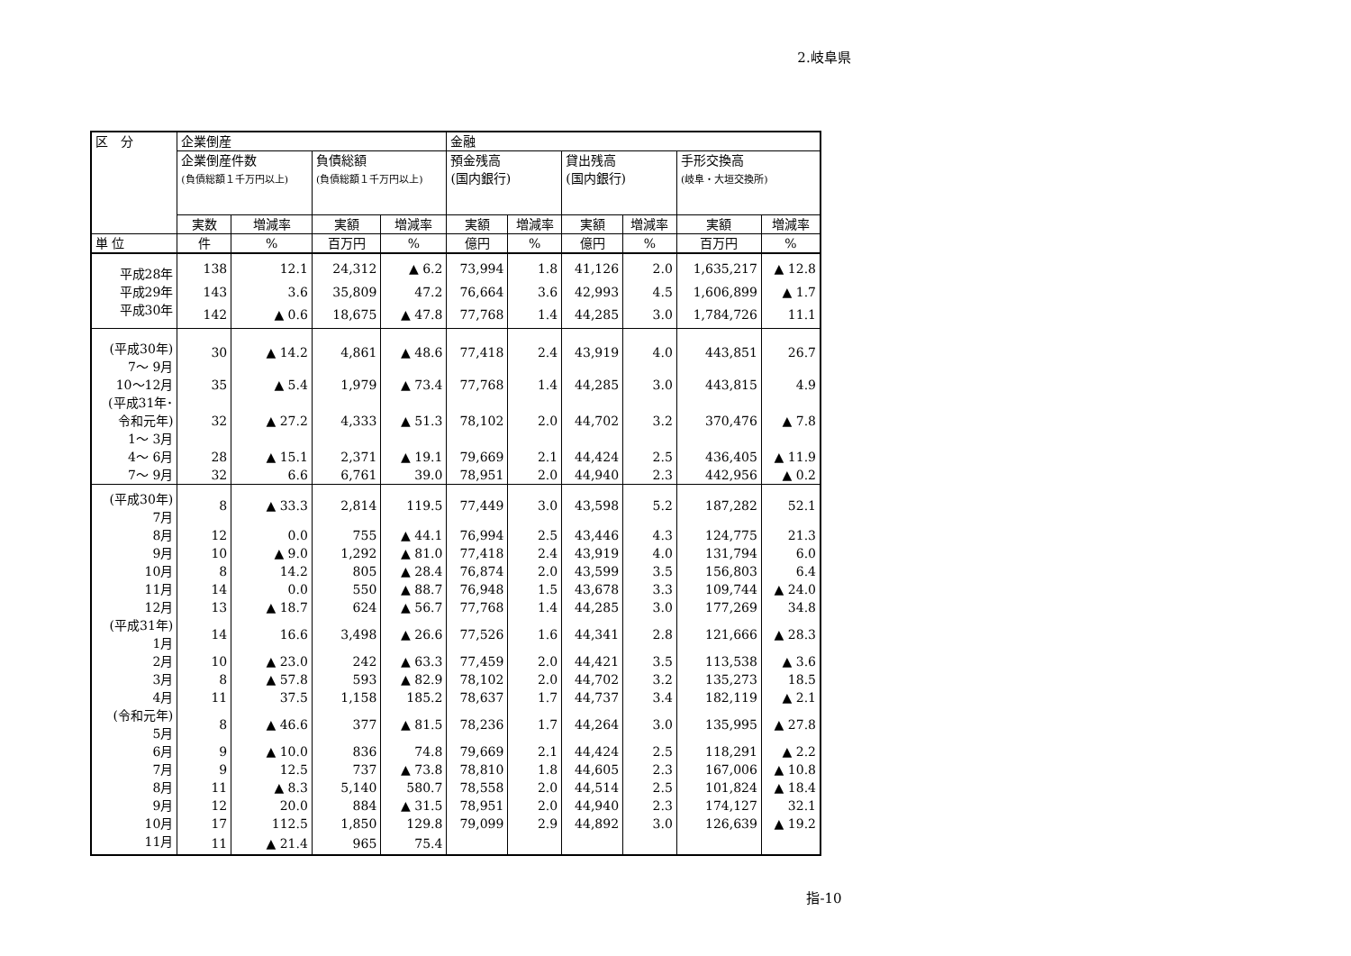2.岐阜県
| 区 分 | 企業倒産 | | | | 金融 | | | | | |
| --- | --- | --- | --- | --- | --- | --- | --- | --- | --- | --- |
| | 企業倒産件数 (負債総額１千万円以上) | | 負債総額 (負債総額１千万円以上) | | 預金残高 (国内銀行) | | 貸出残高 (国内銀行) | | 手形交換高 (岐阜・大垣交換所) | |
| | 実数 | 増減率 | 実額 | 増減率 | 実額 | 増減率 | 実額 | 増減率 | 実額 | 増減率 |
| 単 位 | 件 | % | 百万円 | % | 億円 | % | 億円 | % | 百万円 | % |
| 平成28年 | 138 | 12.1 | 24,312 | ▲ 6.2 | 73,994 | 1.8 | 41,126 | 2.0 | 1,635,217 | ▲ 12.8 |
| 平成29年 | 143 | 3.6 | 35,809 | 47.2 | 76,664 | 3.6 | 42,993 | 4.5 | 1,606,899 | ▲ 1.7 |
| 平成30年 | 142 | ▲ 0.6 | 18,675 | ▲ 47.8 | 77,768 | 1.4 | 44,285 | 3.0 | 1,784,726 | 11.1 |
| (平成30年) 7～ 9月 | 30 | ▲ 14.2 | 4,861 | ▲ 48.6 | 77,418 | 2.4 | 43,919 | 4.0 | 443,851 | 26.7 |
| 10～12月 | 35 | ▲ 5.4 | 1,979 | ▲ 73.4 | 77,768 | 1.4 | 44,285 | 3.0 | 443,815 | 4.9 |
| (平成31年･ 令和元年) 1～ 3月 | 32 | ▲ 27.2 | 4,333 | ▲ 51.3 | 78,102 | 2.0 | 44,702 | 3.2 | 370,476 | ▲ 7.8 |
| 4～ 6月 | 28 | ▲ 15.1 | 2,371 | ▲ 19.1 | 79,669 | 2.1 | 44,424 | 2.5 | 436,405 | ▲ 11.9 |
| 7～ 9月 | 32 | 6.6 | 6,761 | 39.0 | 78,951 | 2.0 | 44,940 | 2.3 | 442,956 | ▲ 0.2 |
| (平成30年) 7月 | 8 | ▲ 33.3 | 2,814 | 119.5 | 77,449 | 3.0 | 43,598 | 5.2 | 187,282 | 52.1 |
| 8月 | 12 | 0.0 | 755 | ▲ 44.1 | 76,994 | 2.5 | 43,446 | 4.3 | 124,775 | 21.3 |
| 9月 | 10 | ▲ 9.0 | 1,292 | ▲ 81.0 | 77,418 | 2.4 | 43,919 | 4.0 | 131,794 | 6.0 |
| 10月 | 8 | 14.2 | 805 | ▲ 28.4 | 76,874 | 2.0 | 43,599 | 3.5 | 156,803 | 6.4 |
| 11月 | 14 | 0.0 | 550 | ▲ 88.7 | 76,948 | 1.5 | 43,678 | 3.3 | 109,744 | ▲ 24.0 |
| 12月 | 13 | ▲ 18.7 | 624 | ▲ 56.7 | 77,768 | 1.4 | 44,285 | 3.0 | 177,269 | 34.8 |
| (平成31年) 1月 | 14 | 16.6 | 3,498 | ▲ 26.6 | 77,526 | 1.6 | 44,341 | 2.8 | 121,666 | ▲ 28.3 |
| 2月 | 10 | ▲ 23.0 | 242 | ▲ 63.3 | 77,459 | 2.0 | 44,421 | 3.5 | 113,538 | ▲ 3.6 |
| 3月 | 8 | ▲ 57.8 | 593 | ▲ 82.9 | 78,102 | 2.0 | 44,702 | 3.2 | 135,273 | 18.5 |
| 4月 | 11 | 37.5 | 1,158 | 185.2 | 78,637 | 1.7 | 44,737 | 3.4 | 182,119 | ▲ 2.1 |
| (令和元年) 5月 | 8 | ▲ 46.6 | 377 | ▲ 81.5 | 78,236 | 1.7 | 44,264 | 3.0 | 135,995 | ▲ 27.8 |
| 6月 | 9 | ▲ 10.0 | 836 | 74.8 | 79,669 | 2.1 | 44,424 | 2.5 | 118,291 | ▲ 2.2 |
| 7月 | 9 | 12.5 | 737 | ▲ 73.8 | 78,810 | 1.8 | 44,605 | 2.3 | 167,006 | ▲ 10.8 |
| 8月 | 11 | ▲ 8.3 | 5,140 | 580.7 | 78,558 | 2.0 | 44,514 | 2.5 | 101,824 | ▲ 18.4 |
| 9月 | 12 | 20.0 | 884 | ▲ 31.5 | 78,951 | 2.0 | 44,940 | 2.3 | 174,127 | 32.1 |
| 10月 | 17 | 112.5 | 1,850 | 129.8 | 79,099 | 2.9 | 44,892 | 3.0 | 126,639 | ▲ 19.2 |
| 11月 | 11 | ▲ 21.4 | 965 | 75.4 | | | | | | |
指-10